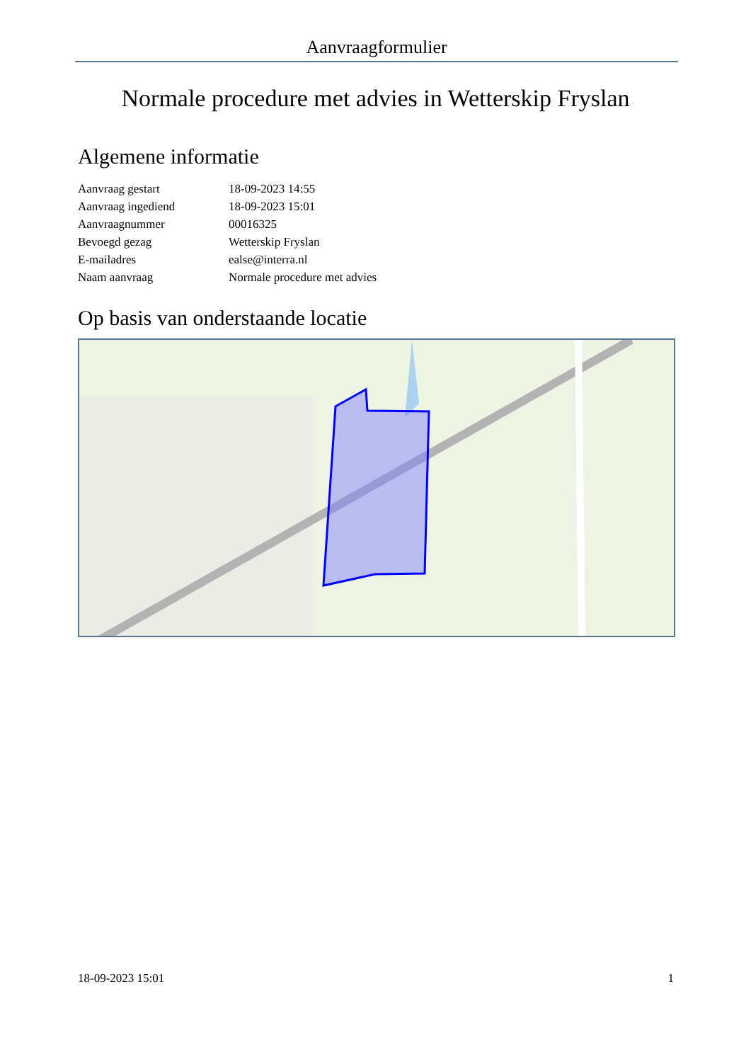Aanvraagformulier
Normale procedure met advies in Wetterskip Fryslan
Algemene informatie
| Aanvraag gestart | 18-09-2023 14:55 |
| Aanvraag ingediend | 18-09-2023 15:01 |
| Aanvraagnummer | 00016325 |
| Bevoegd gezag | Wetterskip Fryslan |
| E-mailadres | ealse@interra.nl |
| Naam aanvraag | Normale procedure met advies |
Op basis van onderstaande locatie
18-09-2023 15:01 1